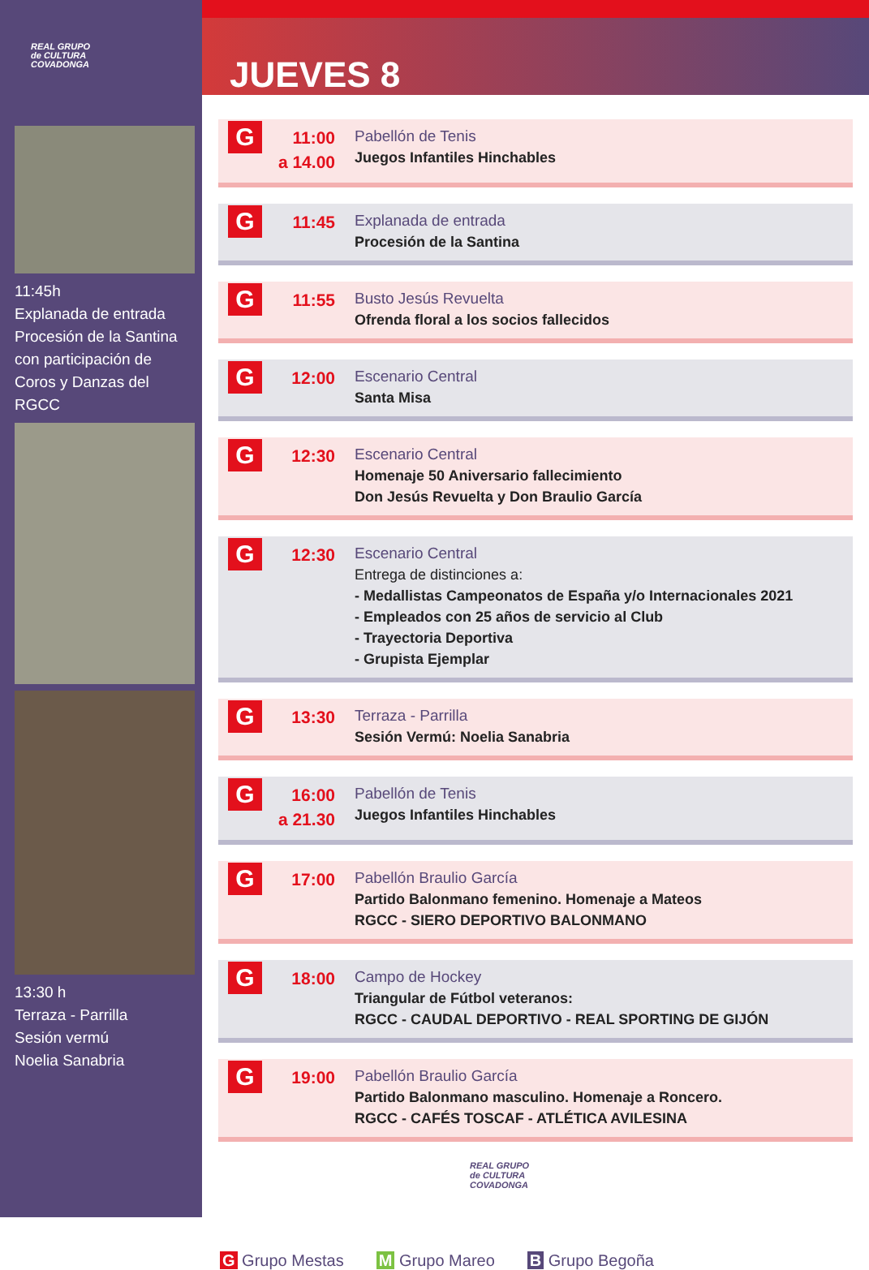REAL GRUPO
de CULTURA
COVADONGA
11:45h
Explanada de entrada
Procesión de la Santina
con participación de
Coros y Danzas del RGCC
13:30 h
Terraza - Parrilla
Sesión vermú
Noelia Sanabria
JUEVES 8
G
11:00
a 14.00
Pabellón de Tenis
Juegos Infantiles Hinchables
G
11:45
Explanada de entrada
Procesión de la Santina
G
11:55
Busto Jesús Revuelta
Ofrenda floral a los socios fallecidos
G
12:00
Escenario Central
Santa Misa
G
12:30
Escenario Central
Homenaje 50 Aniversario fallecimiento
Don Jesús Revuelta y Don Braulio García
G
12:30
Escenario Central
Entrega de distinciones a:
- Medallistas Campeonatos de España y/o Internacionales 2021
- Empleados con 25 años de servicio al Club
- Trayectoria Deportiva
- Grupista Ejemplar
G
13:30
Terraza - Parrilla
Sesión Vermú: Noelia Sanabria
G
16:00
a 21.30
Pabellón de Tenis
Juegos Infantiles Hinchables
G
17:00
Pabellón Braulio García
Partido Balonmano femenino. Homenaje a Mateos
RGCC - SIERO DEPORTIVO BALONMANO
G
18:00
Campo de Hockey
Triangular de Fútbol veteranos:
RGCC - CAUDAL DEPORTIVO - REAL SPORTING DE GIJÓN
G
19:00
Pabellón Braulio García
Partido Balonmano masculino. Homenaje a Roncero.
RGCC - CAFÉS TOSCAF - ATLÉTICA AVILESINA
REAL GRUPO
de CULTURA
COVADONGA
G Grupo Mestas M Grupo Mareo B Grupo Begoña